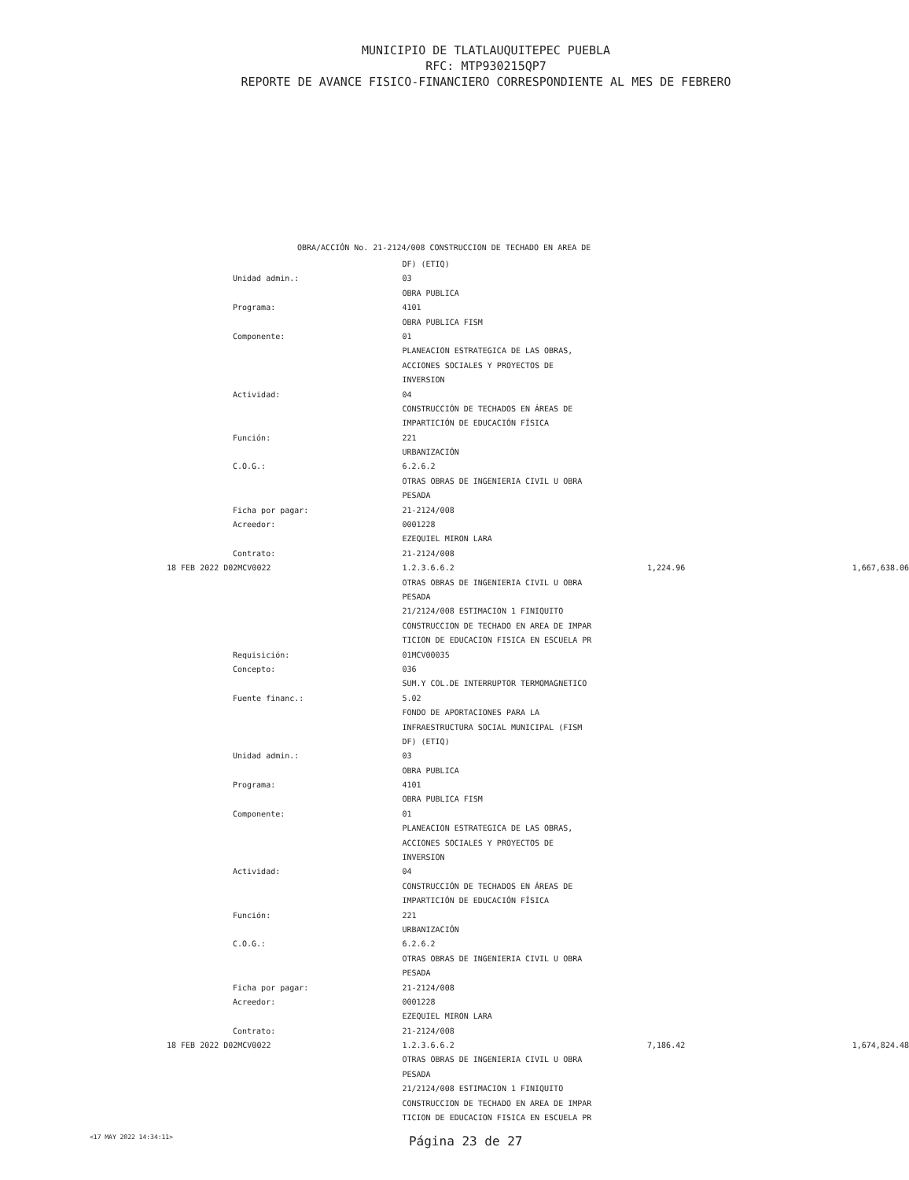MUNICIPIO DE TLATLAUQUITEPEC PUEBLA
RFC: MTP930215QP7
REPORTE DE AVANCE FISICO-FINANCIERO CORRESPONDIENTE AL MES DE FEBRERO
OBRA/ACCIÓN No. 21-2124/008 CONSTRUCCION DE TECHADO EN AREA DE
| | DF) (ETIQ) | | |
| Unidad admin.: | 03 | | |
| | OBRA PUBLICA | | |
| Programa: | 4101 | | |
| | OBRA PUBLICA FISM | | |
| Componente: | 01 | | |
| | PLANEACION ESTRATEGICA DE LAS OBRAS, | | |
| | ACCIONES SOCIALES Y PROYECTOS DE | | |
| | INVERSION | | |
| Actividad: | 04 | | |
| | CONSTRUCCIÓN DE TECHADOS EN ÁREAS DE | | |
| | IMPARTICIÓN DE EDUCACIÓN FÍSICA | | |
| Función: | 221 | | |
| | URBANIZACIÓN | | |
| C.O.G.: | 6.2.6.2 | | |
| | OTRAS OBRAS DE INGENIERIA CIVIL U OBRA | | |
| | PESADA | | |
| Ficha por pagar: | 21-2124/008 | | |
| Acreedor: | 0001228 | | |
| | EZEQUIEL MIRON LARA | | |
| Contrato: | 21-2124/008 | | |
| 18 FEB 2022 D02MCV0022 | 1.2.3.6.6.2 | 1,224.96 | 1,667,638.06 |
| | OTRAS OBRAS DE INGENIERIA CIVIL U OBRA | | |
| | PESADA | | |
| | 21/2124/008 ESTIMACION 1 FINIQUITO | | |
| | CONSTRUCCION DE TECHADO EN AREA DE IMPAR | | |
| | TICION DE EDUCACION FISICA EN ESCUELA PR | | |
| Requisición: | 01MCV00035 | | |
| Concepto: | 036 | | |
| | SUM.Y COL.DE INTERRUPTOR TERMOMAGNETICO | | |
| Fuente financ.: | 5.02 | | |
| | FONDO DE APORTACIONES PARA LA | | |
| | INFRAESTRUCTURA SOCIAL MUNICIPAL (FISM | | |
| | DF) (ETIQ) | | |
| Unidad admin.: | 03 | | |
| | OBRA PUBLICA | | |
| Programa: | 4101 | | |
| | OBRA PUBLICA FISM | | |
| Componente: | 01 | | |
| | PLANEACION ESTRATEGICA DE LAS OBRAS, | | |
| | ACCIONES SOCIALES Y PROYECTOS DE | | |
| | INVERSION | | |
| Actividad: | 04 | | |
| | CONSTRUCCIÓN DE TECHADOS EN ÁREAS DE | | |
| | IMPARTICIÓN DE EDUCACIÓN FÍSICA | | |
| Función: | 221 | | |
| | URBANIZACIÓN | | |
| C.O.G.: | 6.2.6.2 | | |
| | OTRAS OBRAS DE INGENIERIA CIVIL U OBRA | | |
| | PESADA | | |
| Ficha por pagar: | 21-2124/008 | | |
| Acreedor: | 0001228 | | |
| | EZEQUIEL MIRON LARA | | |
| Contrato: | 21-2124/008 | | |
| 18 FEB 2022 D02MCV0022 | 1.2.3.6.6.2 | 7,186.42 | 1,674,824.48 |
| | OTRAS OBRAS DE INGENIERIA CIVIL U OBRA | | |
| | PESADA | | |
| | 21/2124/008 ESTIMACION 1 FINIQUITO | | |
| | CONSTRUCCION DE TECHADO EN AREA DE IMPAR | | |
| | TICION DE EDUCACION FISICA EN ESCUELA PR | | |
<17 MAY 2022 14:34:11> Página 23 de 27